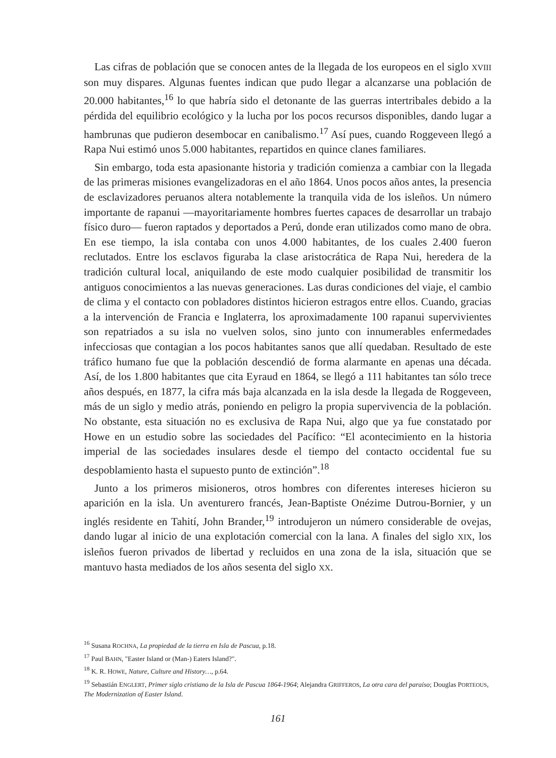Las cifras de población que se conocen antes de la llegada de los europeos en el siglo XVIII son muy dispares. Algunas fuentes indican que pudo llegar a alcanzarse una población de 20.000 habitantes,<sup>16</sup> lo que habría sido el detonante de las guerras intertribales debido a la pérdida del equilibrio ecológico y la lucha por los pocos recursos disponibles, dando lugar a hambrunas que pudieron desembocar en canibalismo.<sup>17</sup> Así pues, cuando Roggeveen llegó a Rapa Nui estimó unos 5.000 habitantes, repartidos en quince clanes familiares.
Sin embargo, toda esta apasionante historia y tradición comienza a cambiar con la llegada de las primeras misiones evangelizadoras en el año 1864. Unos pocos años antes, la presencia de esclavizadores peruanos altera notablemente la tranquila vida de los isleños. Un número importante de rapanui —mayoritariamente hombres fuertes capaces de desarrollar un trabajo físico duro— fueron raptados y deportados a Perú, donde eran utilizados como mano de obra. En ese tiempo, la isla contaba con unos 4.000 habitantes, de los cuales 2.400 fueron reclutados. Entre los esclavos figuraba la clase aristocrática de Rapa Nui, heredera de la tradición cultural local, aniquilando de este modo cualquier posibilidad de transmitir los antiguos conocimientos a las nuevas generaciones. Las duras condiciones del viaje, el cambio de clima y el contacto con pobladores distintos hicieron estragos entre ellos. Cuando, gracias a la intervención de Francia e Inglaterra, los aproximadamente 100 rapanui supervivientes son repatriados a su isla no vuelven solos, sino junto con innumerables enfermedades infecciosas que contagian a los pocos habitantes sanos que allí quedaban. Resultado de este tráfico humano fue que la población descendió de forma alarmante en apenas una década. Así, de los 1.800 habitantes que cita Eyraud en 1864, se llegó a 111 habitantes tan sólo trece años después, en 1877, la cifra más baja alcanzada en la isla desde la llegada de Roggeveen, más de un siglo y medio atrás, poniendo en peligro la propia supervivencia de la población. No obstante, esta situación no es exclusiva de Rapa Nui, algo que ya fue constatado por Howe en un estudio sobre las sociedades del Pacífico: “El acontecimiento en la historia imperial de las sociedades insulares desde el tiempo del contacto occidental fue su despoblamiento hasta el supuesto punto de extinción”.<sup>18</sup>
Junto a los primeros misioneros, otros hombres con diferentes intereses hicieron su aparición en la isla. Un aventurero francés, Jean-Baptiste Onézime Dutrou-Bornier, y un inglés residente en Tahití, John Brander,<sup>19</sup> introdujeron un número considerable de ovejas, dando lugar al inicio de una explotación comercial con la lana. A finales del siglo XIX, los isleños fueron privados de libertad y recluidos en una zona de la isla, situación que se mantuvo hasta mediados de los años sesenta del siglo XX.
<sup>16</sup> Susana ROCHNA, La propiedad de la tierra en Isla de Pascua, p.18.
<sup>17</sup> Paul BAHN, "Easter Island or (Man-) Eaters Island?".
<sup>18</sup> K. R. HOWE, Nature, Culture and History…, p.64.
<sup>19</sup> Sebastián ENGLERT, Primer siglo cristiano de la Isla de Pascua 1864-1964; Alejandra GRIFFEROS, La otra cara del paraíso; Douglas PORTEOUS, The Modernization of Easter Island.
161